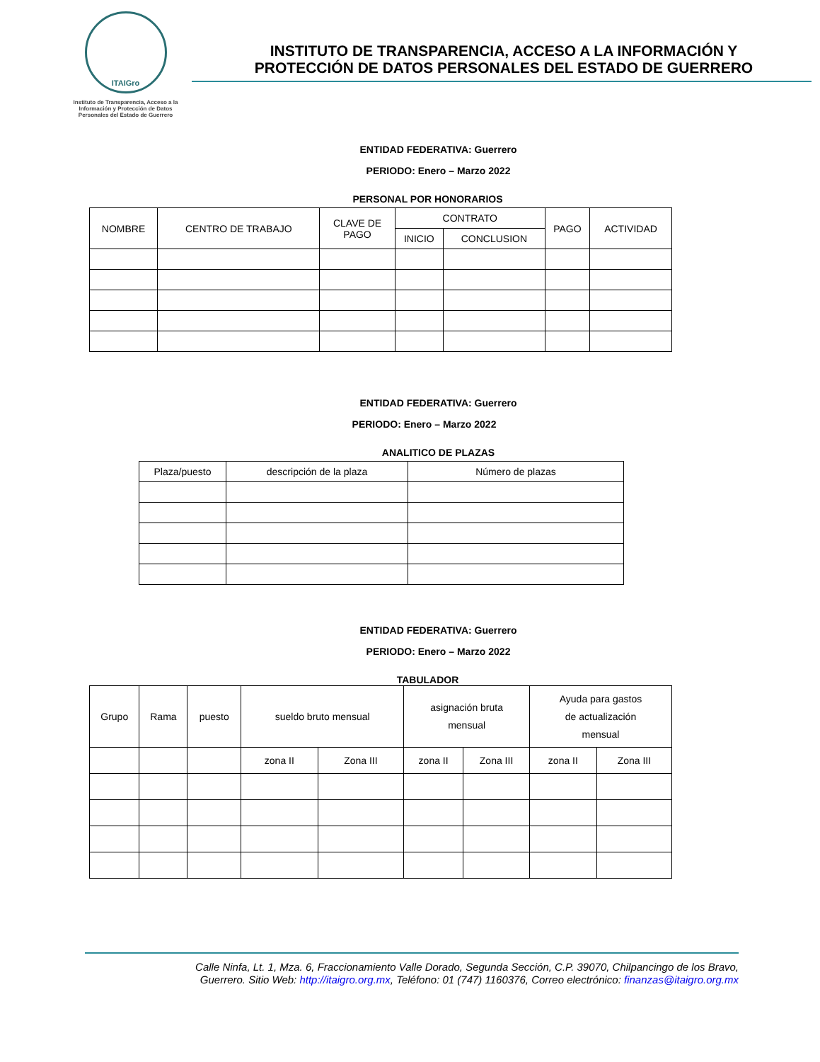ITAIGro
Instituto de Transparencia, Acceso a la Información y Protección de Datos Personales del Estado de Guerrero
INSTITUTO DE TRANSPARENCIA, ACCESO A LA INFORMACIÓN Y
PROTECCIÓN DE DATOS PERSONALES DEL ESTADO DE GUERRERO
ENTIDAD FEDERATIVA: Guerrero
PERIODO: Enero – Marzo 2022
PERSONAL POR HONORARIOS
| NOMBRE | CENTRO DE TRABAJO | CLAVE DE PAGO | CONTRATO | | PAGO | ACTIVIDAD |
| --- | --- | --- | --- | --- | --- | --- |
| | | | INICIO | CONCLUSION | | |
ENTIDAD FEDERATIVA: Guerrero
PERIODO: Enero – Marzo 2022
ANALITICO DE PLAZAS
| Plaza/puesto | descripción de la plaza | Número de plazas |
| --- | --- | --- |
ENTIDAD FEDERATIVA: Guerrero
PERIODO: Enero – Marzo 2022
TABULADOR
| Grupo | Rama | puesto | sueldo bruto mensual | | asignación bruta mensual | | Ayuda para gastos de actualización mensual | |
| --- | --- | --- | --- | --- | --- | --- | --- | --- |
| | | | zona II | Zona III | zona II | Zona III | zona II | Zona III |
Calle Ninfa, Lt. 1, Mza. 6, Fraccionamiento Valle Dorado, Segunda Sección, C.P. 39070, Chilpancingo de los Bravo,
Guerrero. Sitio Web: http://itaigro.org.mx, Teléfono: 01 (747) 1160376, Correo electrónico: finanzas@itaigro.org.mx